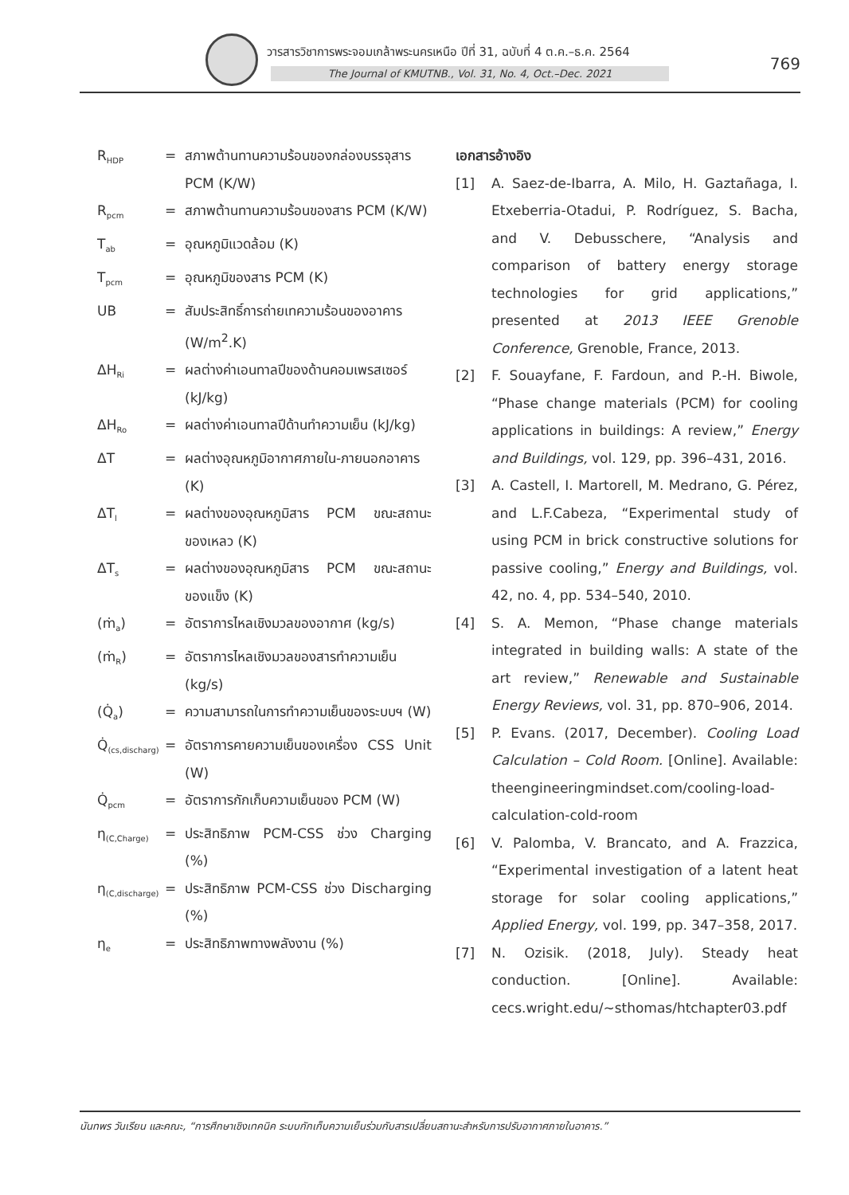วารสารวิชาการพระจอมเกล้าพระนครเหนือ ปีที่ 31, ฉบับที่ 4 ต.ค.–ธ.ค. 2564
The Journal of KMUTNB., Vol. 31, No. 4, Oct.–Dec. 2021 769
R<sub>HDP</sub>
= สภาพต้านทานความร้อนของกล่องบรรจุสาร PCM (K/W)
R<sub>pcm</sub>
= สภาพต้านทานความร้อนของสาร PCM (K/W)
T<sub>ab</sub>
= อุณหภูมิแวดล้อม (K)
T<sub>pcm</sub>
= อุณหภูมิของสาร PCM (K)
UB = สัมประสิทธิ์การถ่ายเทความร้อนของอาคาร (W/m<sup>2</sup>.K)
ΔH<sub>Ri</sub>
= ผลต่างค่าเอนทาลปีของด้านคอมเพรสเซอร์ (kJ/kg)
ΔH<sub>Ro</sub>
= ผลต่างค่าเอนทาลปีด้านทำความเย็น (kJ/kg)
ΔT = ผลต่างอุณหภูมิอากาศภายใน-ภายนอกอาคาร (K)
ΔT<sub>l</sub>
= ผลต่างของอุณหภูมิสาร PCM ขณะสถานะของเหลว (K)
ΔT<sub>s</sub>
= ผลต่างของอุณหภูมิสาร PCM ขณะสถานะของแข็ง (K)
(ṁ<sub>a</sub>) = อัตราการไหลเชิงมวลของอากาศ (kg/s)
(ṁ<sub>R</sub>) = อัตราการไหลเชิงมวลของสารทำความเย็น (kg/s)
(Q̇<sub>a</sub>) = ความสามารถในการทำความเย็นของระบบฯ (W)
Q̇<sub>(cs,discharg)</sub>
= อัตราการคายความเย็นของเครื่อง CSS Unit (W)
Q̇<sub>pcm</sub>
= อัตราการกักเก็บความเย็นของ PCM (W)
η<sub>(C,Charge)</sub>
= ประสิทธิภาพ PCM-CSS ช่วง Charging (%)
η<sub>(C,discharge)</sub>
= ประสิทธิภาพ PCM-CSS ช่วง Discharging (%)
η<sub>e</sub>
= ประสิทธิภาพทางพลังงาน (%)
เอกสารอ้างอิง
[1] A. Saez-de-Ibarra, A. Milo, H. Gaztañaga, I. Etxeberria-Otadui, P. Rodríguez, S. Bacha, and V. Debusschere, “Analysis and comparison of battery energy storage technologies for grid applications,” presented at 2013 IEEE Grenoble Conference, Grenoble, France, 2013.
[2] F. Souayfane, F. Fardoun, and P.-H. Biwole, “Phase change materials (PCM) for cooling applications in buildings: A review,” Energy and Buildings, vol. 129, pp. 396–431, 2016.
[3] A. Castell, I. Martorell, M. Medrano, G. Pérez, and L.F.Cabeza, “Experimental study of using PCM in brick constructive solutions for passive cooling,” Energy and Buildings, vol. 42, no. 4, pp. 534–540, 2010.
[4] S. A. Memon, “Phase change materials integrated in building walls: A state of the art review,” Renewable and Sustainable Energy Reviews, vol. 31, pp. 870–906, 2014.
[5] P. Evans. (2017, December). Cooling Load Calculation – Cold Room. [Online]. Available: theengineeringmindset.com/cooling-load-calculation-cold-room
[6] V. Palomba, V. Brancato, and A. Frazzica, “Experimental investigation of a latent heat storage for solar cooling applications,” Applied Energy, vol. 199, pp. 347–358, 2017.
[7] N. Ozisik. (2018, July). Steady heat conduction. [Online]. Available: cecs.wright.edu/~sthomas/htchapter03.pdf
นันทพร วันเรียน และคณะ, “การศึกษาเชิงเทคนิค ระบบกักเก็บความเย็นร่วมกับสารเปลี่ยนสถานะสำหรับการปรับอากาศภายในอาคาร.”